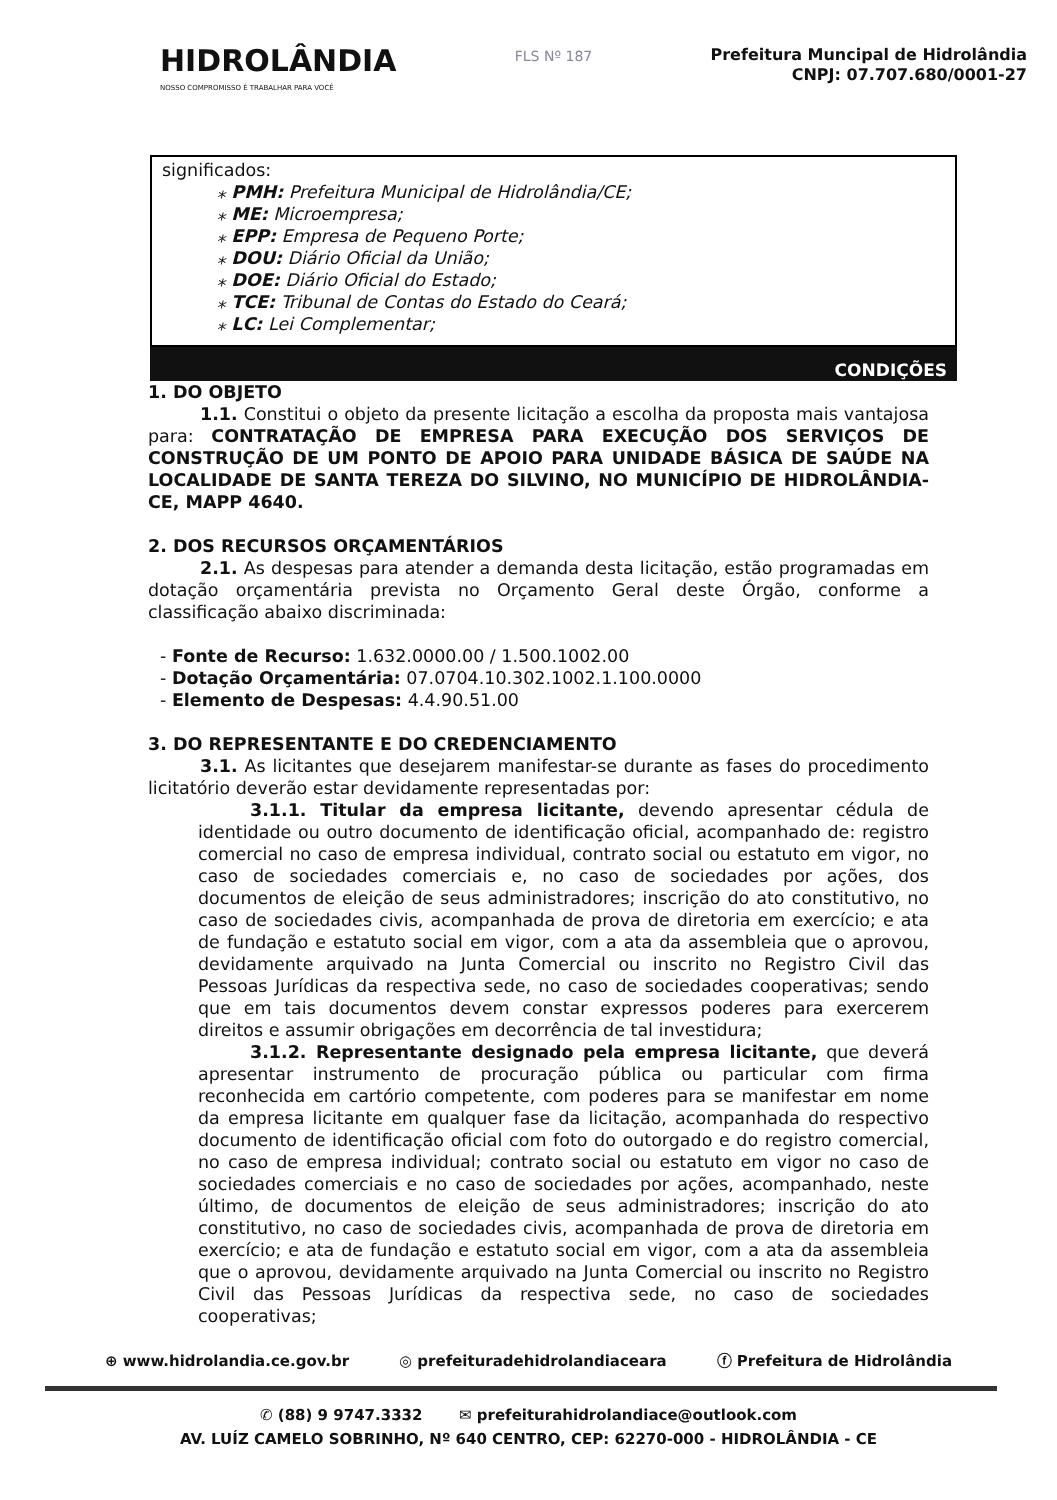HIDROLÂNDIA
NOSSO COMPROMISSO É TRABALHAR PARA VOCÊ
FLS Nº 187
Prefeitura Muncipal de Hidrolândia
CNPJ: 07.707.680/0001-27
significados:
⁎ PMH: Prefeitura Municipal de Hidrolândia/CE;
⁎ ME: Microempresa;
⁎ EPP: Empresa de Pequeno Porte;
⁎ DOU: Diário Oficial da União;
⁎ DOE: Diário Oficial do Estado;
⁎ TCE: Tribunal de Contas do Estado do Ceará;
⁎ LC: Lei Complementar;
CONDIÇÕES
1. DO OBJETO
1.1. Constitui o objeto da presente licitação a escolha da proposta mais vantajosa para: CONTRATAÇÃO DE EMPRESA PARA EXECUÇÃO DOS SERVIÇOS DE CONSTRUÇÃO DE UM PONTO DE APOIO PARA UNIDADE BÁSICA DE SAÚDE NA LOCALIDADE DE SANTA TEREZA DO SILVINO, NO MUNICÍPIO DE HIDROLÂNDIA-CE, MAPP 4640.
2. DOS RECURSOS ORÇAMENTÁRIOS
2.1. As despesas para atender a demanda desta licitação, estão programadas em dotação orçamentária prevista no Orçamento Geral deste Órgão, conforme a classificação abaixo discriminada:
- Fonte de Recurso: 1.632.0000.00 / 1.500.1002.00
- Dotação Orçamentária: 07.0704.10.302.1002.1.100.0000
- Elemento de Despesas: 4.4.90.51.00
3. DO REPRESENTANTE E DO CREDENCIAMENTO
3.1. As licitantes que desejarem manifestar-se durante as fases do procedimento licitatório deverão estar devidamente representadas por:
3.1.1. Titular da empresa licitante, devendo apresentar cédula de identidade ou outro documento de identificação oficial, acompanhado de: registro comercial no caso de empresa individual, contrato social ou estatuto em vigor, no caso de sociedades comerciais e, no caso de sociedades por ações, dos documentos de eleição de seus administradores; inscrição do ato constitutivo, no caso de sociedades civis, acompanhada de prova de diretoria em exercício; e ata de fundação e estatuto social em vigor, com a ata da assembleia que o aprovou, devidamente arquivado na Junta Comercial ou inscrito no Registro Civil das Pessoas Jurídicas da respectiva sede, no caso de sociedades cooperativas; sendo que em tais documentos devem constar expressos poderes para exercerem direitos e assumir obrigações em decorrência de tal investidura;
3.1.2. Representante designado pela empresa licitante, que deverá apresentar instrumento de procuração pública ou particular com firma reconhecida em cartório competente, com poderes para se manifestar em nome da empresa licitante em qualquer fase da licitação, acompanhada do respectivo documento de identificação oficial com foto do outorgado e do registro comercial, no caso de empresa individual; contrato social ou estatuto em vigor no caso de sociedades comerciais e no caso de sociedades por ações, acompanhado, neste último, de documentos de eleição de seus administradores; inscrição do ato constitutivo, no caso de sociedades civis, acompanhada de prova de diretoria em exercício; e ata de fundação e estatuto social em vigor, com a ata da assembleia que o aprovou, devidamente arquivado na Junta Comercial ou inscrito no Registro Civil das Pessoas Jurídicas da respectiva sede, no caso de sociedades cooperativas;
⊕ www.hidrolandia.ce.gov.br ◎ prefeituradehidrolandiaceara ⓕ Prefeitura de Hidrolândia
✆ (88) 9 9747.3332 ✉ prefeiturahidrolandiace@outlook.com
AV. LUÍZ CAMELO SOBRINHO, Nº 640 CENTRO, CEP: 62270-000 - HIDROLÂNDIA - CE